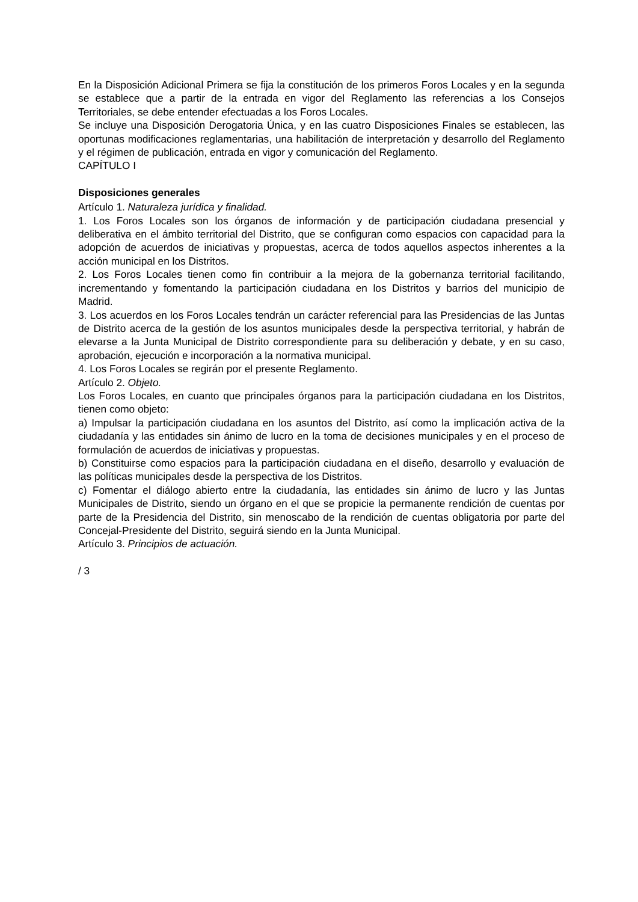En la Disposición Adicional Primera se fija la constitución de los primeros Foros Locales y en la segunda se establece que a partir de la entrada en vigor del Reglamento las referencias a los Consejos Territoriales, se debe entender efectuadas a los Foros Locales.
Se incluye una Disposición Derogatoria Única, y en las cuatro Disposiciones Finales se establecen, las oportunas modificaciones reglamentarias, una habilitación de interpretación y desarrollo del Reglamento y el régimen de publicación, entrada en vigor y comunicación del Reglamento.
CAPÍTULO I
Disposiciones generales
Artículo 1. Naturaleza jurídica y finalidad.
1. Los Foros Locales son los órganos de información y de participación ciudadana presencial y deliberativa en el ámbito territorial del Distrito, que se configuran como espacios con capacidad para la adopción de acuerdos de iniciativas y propuestas, acerca de todos aquellos aspectos inherentes a la acción municipal en los Distritos.
2. Los Foros Locales tienen como fin contribuir a la mejora de la gobernanza territorial facilitando, incrementando y fomentando la participación ciudadana en los Distritos y barrios del municipio de Madrid.
3. Los acuerdos en los Foros Locales tendrán un carácter referencial para las Presidencias de las Juntas de Distrito acerca de la gestión de los asuntos municipales desde la perspectiva territorial, y habrán de elevarse a la Junta Municipal de Distrito correspondiente para su deliberación y debate, y en su caso, aprobación, ejecución e incorporación a la normativa municipal.
4. Los Foros Locales se regirán por el presente Reglamento.
Artículo 2. Objeto.
Los Foros Locales, en cuanto que principales órganos para la participación ciudadana en los Distritos, tienen como objeto:
a) Impulsar la participación ciudadana en los asuntos del Distrito, así como la implicación activa de la ciudadanía y las entidades sin ánimo de lucro en la toma de decisiones municipales y en el proceso de formulación de acuerdos de iniciativas y propuestas.
b) Constituirse como espacios para la participación ciudadana en el diseño, desarrollo y evaluación de las políticas municipales desde la perspectiva de los Distritos.
c) Fomentar el diálogo abierto entre la ciudadanía, las entidades sin ánimo de lucro y las Juntas Municipales de Distrito, siendo un órgano en el que se propicie la permanente rendición de cuentas por parte de la Presidencia del Distrito, sin menoscabo de la rendición de cuentas obligatoria por parte del Concejal-Presidente del Distrito, seguirá siendo en la Junta Municipal.
Artículo 3. Principios de actuación.
/ 3